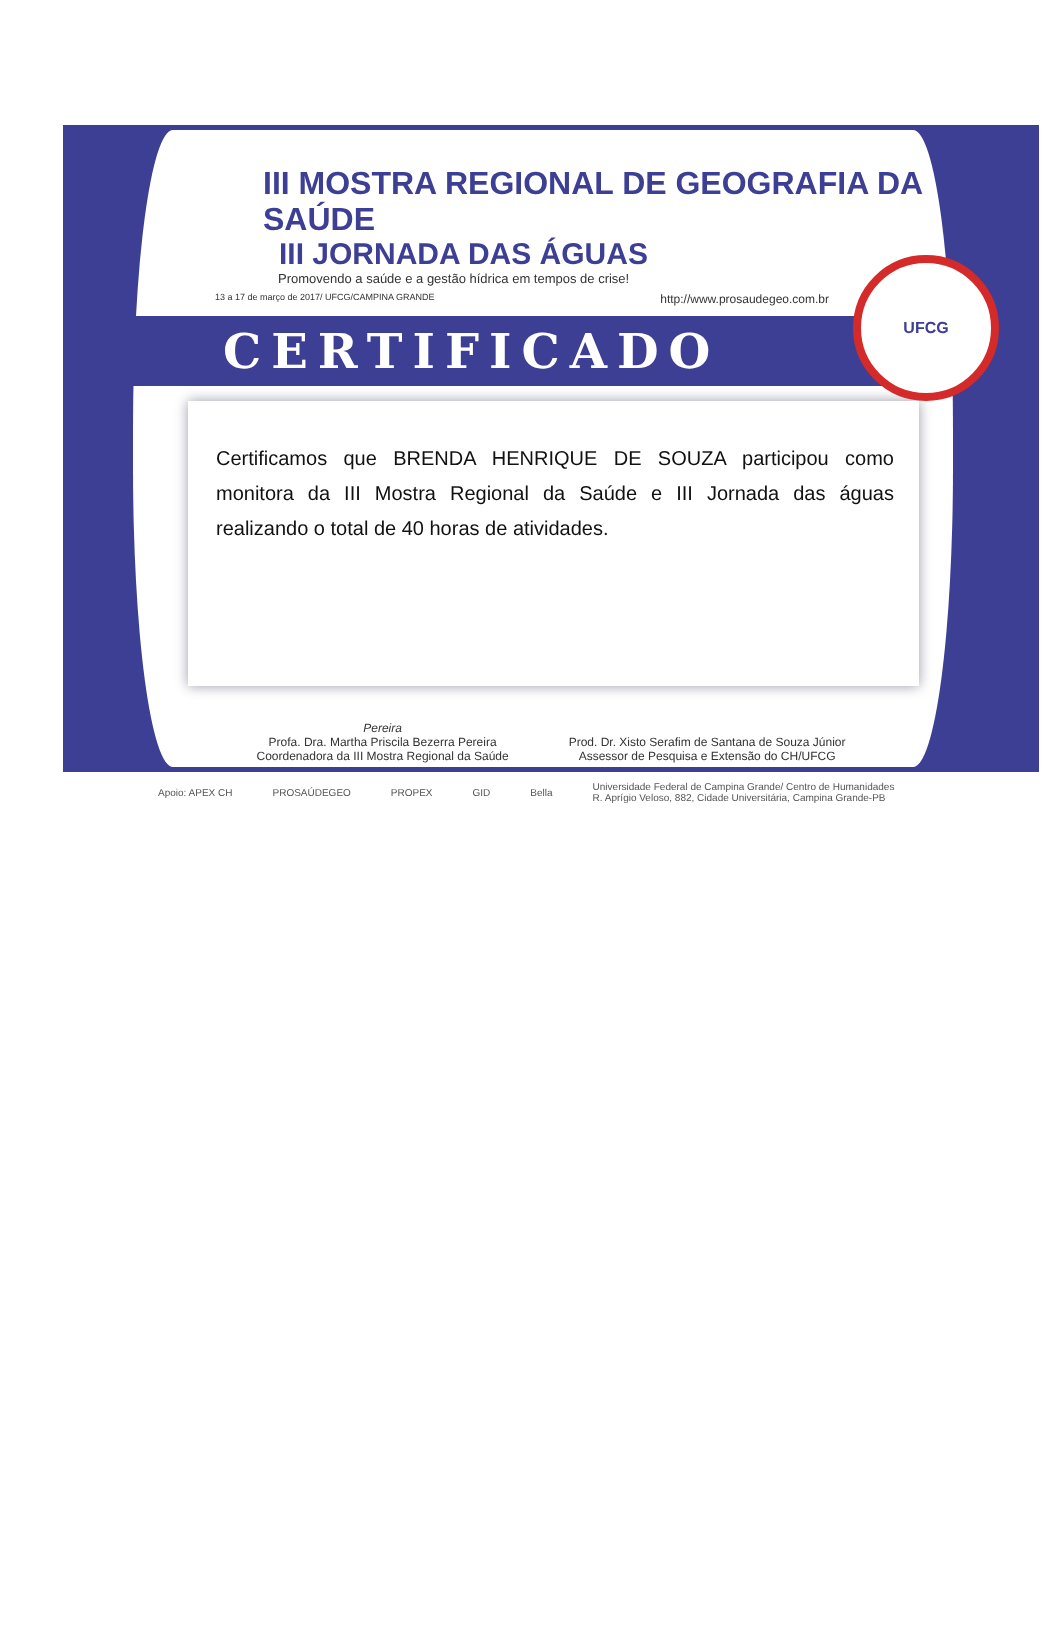III MOSTRA REGIONAL DE GEOGRAFIA DA SAÚDE
III JORNADA DAS ÁGUAS
Promovendo a saúde e a gestão hídrica em tempos de crise!
13 a 17 de março de 2017/ UFCG/CAMPINA GRANDE http://www.prosaudegeo.com.br
CERTIFICADO
UFCG
Certificamos que BRENDA HENRIQUE DE SOUZA participou como monitora da III Mostra Regional da Saúde e III Jornada das águas realizando o total de 40 horas de atividades.
Pereira
Profa. Dra. Martha Priscila Bezerra Pereira
Coordenadora da III Mostra Regional da Saúde
Prod. Dr. Xisto Serafim de Santana de Souza Júnior
Assessor de Pesquisa e Extensão do CH/UFCG
Apoio: APEX CH PROSAÚDEGEO PROPEX GID Bella Universidade Federal de Campina Grande/ Centro de Humanidades
R. Aprígio Veloso, 882, Cidade Universitária, Campina Grande-PB